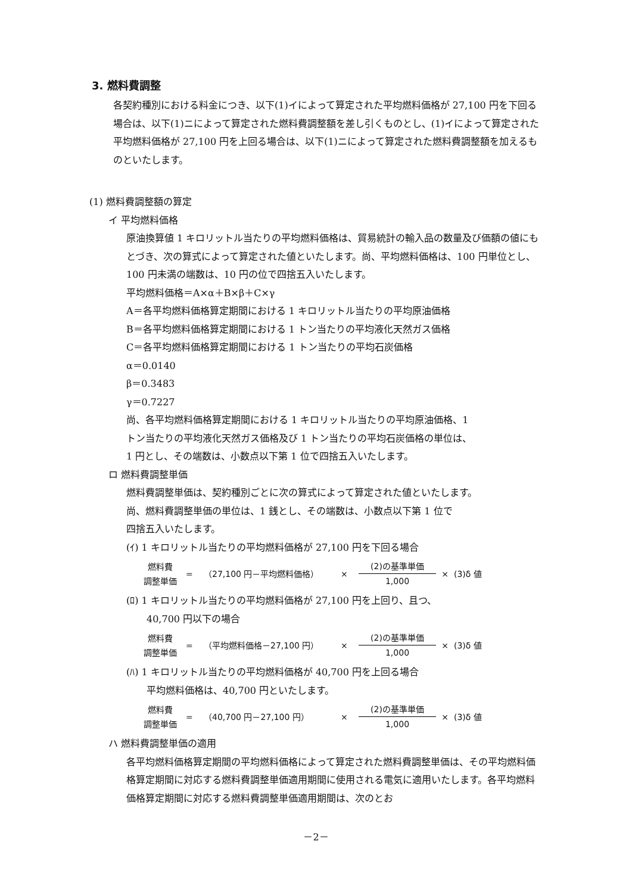3. 燃料費調整
各契約種別における料金につき、以下(1)イによって算定された平均燃料価格が 27,100 円を下回る場合は、以下(1)ニによって算定された燃料費調整額を差し引くものとし、(1)イによって算定された平均燃料価格が 27,100 円を上回る場合は、以下(1)ニによって算定された燃料費調整額を加えるものといたします。
(1) 燃料費調整額の算定
イ 平均燃料価格
原油換算値 1 キロリットル当たりの平均燃料価格は、貿易統計の輸入品の数量及び価額の値にもとづき、次の算式によって算定された値といたします。尚、平均燃料価格は、100 円単位とし、100 円未満の端数は、10 円の位で四捨五入いたします。
平均燃料価格＝A×α＋B×β＋C×γ
A＝各平均燃料価格算定期間における 1 キロリットル当たりの平均原油価格
B＝各平均燃料価格算定期間における 1 トン当たりの平均液化天然ガス価格
C＝各平均燃料価格算定期間における 1 トン当たりの平均石炭価格
α＝0.0140
β＝0.3483
γ＝0.7227
尚、各平均燃料価格算定期間における 1 キロリットル当たりの平均原油価格、1
トン当たりの平均液化天然ガス価格及び 1 トン当たりの平均石炭価格の単位は、
1 円とし、その端数は、小数点以下第 1 位で四捨五入いたします。
ロ 燃料費調整単価
燃料費調整単価は、契約種別ごとに次の算式によって算定された値といたします。
尚、燃料費調整単価の単位は、1 銭とし、その端数は、小数点以下第 1 位で
四捨五入いたします。
(ｲ) 1 キロリットル当たりの平均燃料価格が 27,100 円を下回る場合
燃料費
調整単価
= （27,100 円－平均燃料価格） ×
(2)の基準単価
1,000
× (3)δ 値
(ﾛ) 1 キロリットル当たりの平均燃料価格が 27,100 円を上回り、且つ、
40,700 円以下の場合
燃料費
調整単価
= （平均燃料価格－27,100 円） ×
(2)の基準単価
1,000
× (3)δ 値
(ﾊ) 1 キロリットル当たりの平均燃料価格が 40,700 円を上回る場合
平均燃料価格は、40,700 円といたします。
燃料費
調整単価
= （40,700 円－27,100 円） ×
(2)の基準単価
1,000
× (3)δ 値
ハ 燃料費調整単価の適用
各平均燃料価格算定期間の平均燃料価格によって算定された燃料費調整単価は、その平均燃料価格算定期間に対応する燃料費調整単価適用期間に使用される電気に適用いたします。各平均燃料価格算定期間に対応する燃料費調整単価適用期間は、次のとお
－2－